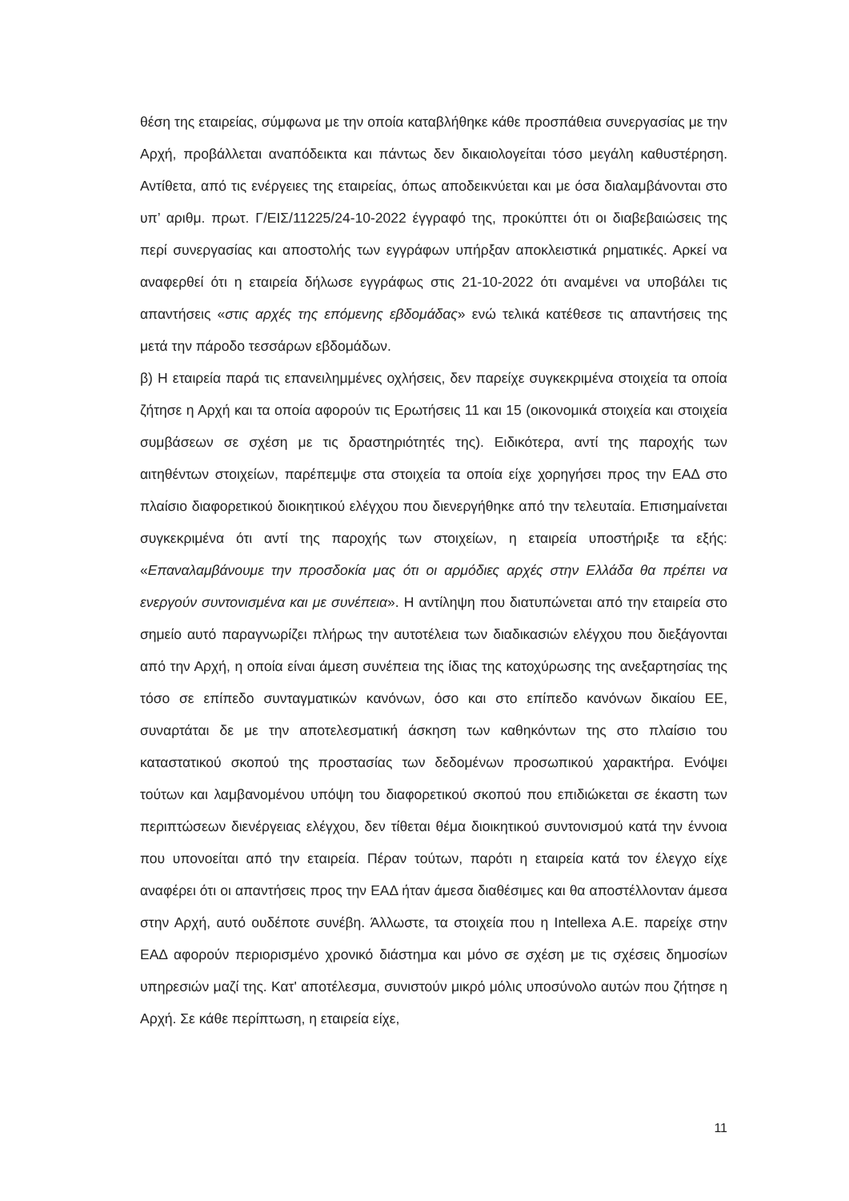θέση της εταιρείας, σύμφωνα με την οποία καταβλήθηκε κάθε προσπάθεια συνεργασίας με την Αρχή, προβάλλεται αναπόδεικτα και πάντως δεν δικαιολογείται τόσο μεγάλη καθυστέρηση. Αντίθετα, από τις ενέργειες της εταιρείας, όπως αποδεικνύεται και με όσα διαλαμβάνονται στο υπ’ αριθμ. πρωτ. Γ/ΕΙΣ/11225/24-10-2022 έγγραφό της, προκύπτει ότι οι διαβεβαιώσεις της περί συνεργασίας και αποστολής των εγγράφων υπήρξαν αποκλειστικά ρηματικές. Αρκεί να αναφερθεί ότι η εταιρεία δήλωσε εγγράφως στις 21-10-2022 ότι αναμένει να υποβάλει τις απαντήσεις «στις αρχές της επόμενης εβδομάδας» ενώ τελικά κατέθεσε τις απαντήσεις της μετά την πάροδο τεσσάρων εβδομάδων.
β) Η εταιρεία παρά τις επανειλημμένες οχλήσεις, δεν παρείχε συγκεκριμένα στοιχεία τα οποία ζήτησε η Αρχή και τα οποία αφορούν τις Ερωτήσεις 11 και 15 (οικονομικά στοιχεία και στοιχεία συμβάσεων σε σχέση με τις δραστηριότητές της). Ειδικότερα, αντί της παροχής των αιτηθέντων στοιχείων, παρέπεμψε στα στοιχεία τα οποία είχε χορηγήσει προς την ΕΑΔ στο πλαίσιο διαφορετικού διοικητικού ελέγχου που διενεργήθηκε από την τελευταία. Επισημαίνεται συγκεκριμένα ότι αντί της παροχής των στοιχείων, η εταιρεία υποστήριξε τα εξής: «Επαναλαμβάνουμε την προσδοκία μας ότι οι αρμόδιες αρχές στην Ελλάδα θα πρέπει να ενεργούν συντονισμένα και με συνέπεια». Η αντίληψη που διατυπώνεται από την εταιρεία στο σημείο αυτό παραγνωρίζει πλήρως την αυτοτέλεια των διαδικασιών ελέγχου που διεξάγονται από την Αρχή, η οποία είναι άμεση συνέπεια της ίδιας της κατοχύρωσης της ανεξαρτησίας της τόσο σε επίπεδο συνταγματικών κανόνων, όσο και στο επίπεδο κανόνων δικαίου ΕΕ, συναρτάται δε με την αποτελεσματική άσκηση των καθηκόντων της στο πλαίσιο του καταστατικού σκοπού της προστασίας των δεδομένων προσωπικού χαρακτήρα. Ενόψει τούτων και λαμβανομένου υπόψη του διαφορετικού σκοπού που επιδιώκεται σε έκαστη των περιπτώσεων διενέργειας ελέγχου, δεν τίθεται θέμα διοικητικού συντονισμού κατά την έννοια που υπονοείται από την εταιρεία. Πέραν τούτων, παρότι η εταιρεία κατά τον έλεγχο είχε αναφέρει ότι οι απαντήσεις προς την ΕΑΔ ήταν άμεσα διαθέσιμες και θα αποστέλλονταν άμεσα στην Αρχή, αυτό ουδέποτε συνέβη. Άλλωστε, τα στοιχεία που η Intellexa A.E. παρείχε στην ΕΑΔ αφορούν περιορισμένο χρονικό διάστημα και μόνο σε σχέση με τις σχέσεις δημοσίων υπηρεσιών μαζί της. Κατ' αποτέλεσμα, συνιστούν μικρό μόλις υποσύνολο αυτών που ζήτησε η Αρχή. Σε κάθε περίπτωση, η εταιρεία είχε,
11